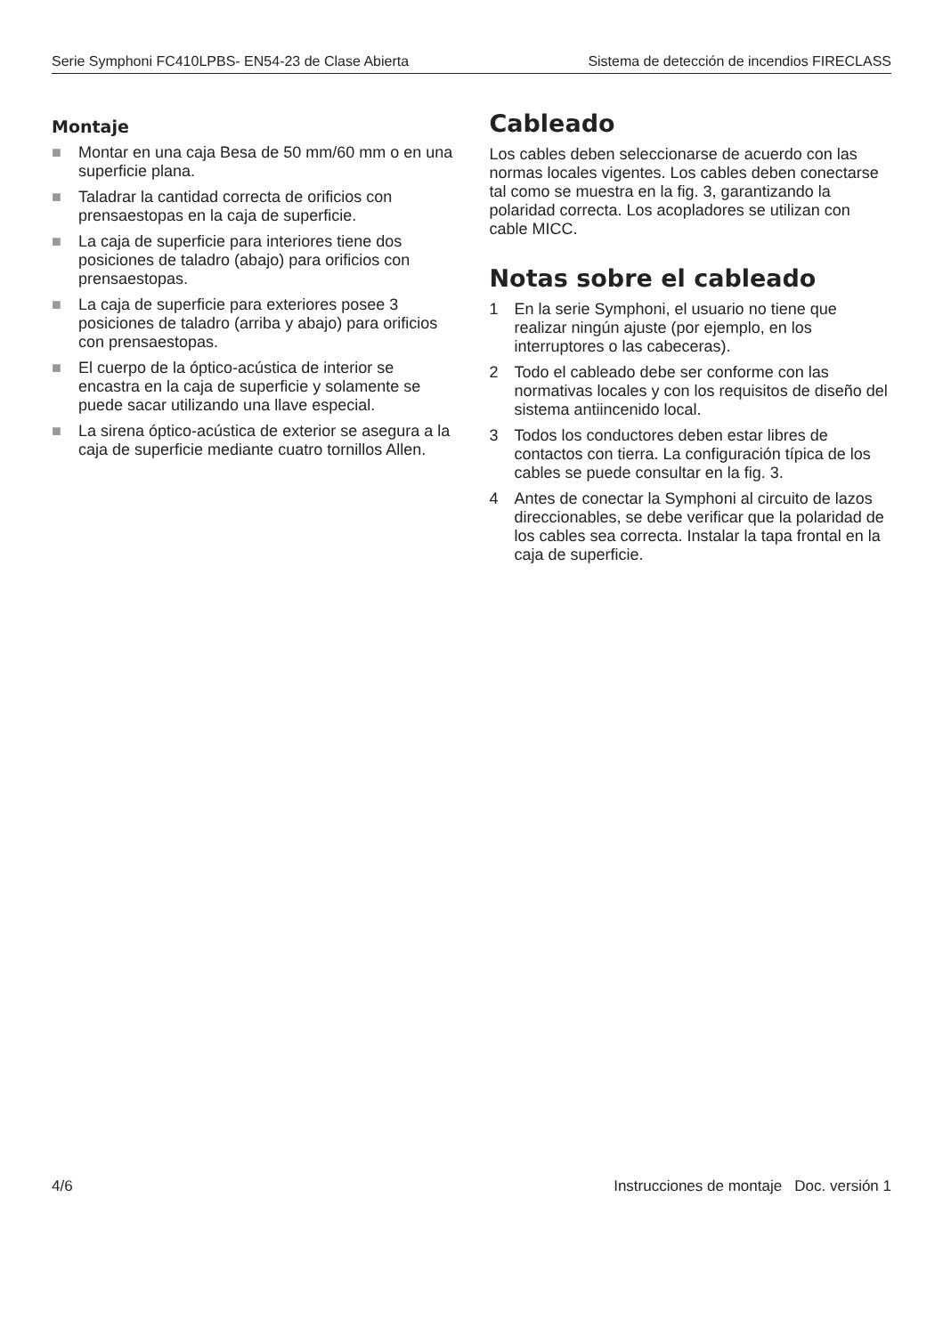Serie Symphoni FC410LPBS- EN54-23 de Clase Abierta Sistema de detección de incendios FIRECLASS
Montaje
■ Montar en una caja Besa de 50 mm/60 mm o en una superficie plana.
■ Taladrar la cantidad correcta de orificios con prensaestopas en la caja de superficie.
■ La caja de superficie para interiores tiene dos posiciones de taladro (abajo) para orificios con prensaestopas.
■ La caja de superficie para exteriores posee 3 posiciones de taladro (arriba y abajo) para orificios con prensaestopas.
■ El cuerpo de la óptico-acústica de interior se encastra en la caja de superficie y solamente se puede sacar utilizando una llave especial.
■ La sirena óptico-acústica de exterior se asegura a la caja de superficie mediante cuatro tornillos Allen.
Cableado
Los cables deben seleccionarse de acuerdo con las normas locales vigentes. Los cables deben conectarse tal como se muestra en la fig. 3, garantizando la polaridad correcta. Los acopladores se utilizan con cable MICC.
Notas sobre el cableado
1 En la serie Symphoni, el usuario no tiene que realizar ningún ajuste (por ejemplo, en los interruptores o las cabeceras).
2 Todo el cableado debe ser conforme con las normativas locales y con los requisitos de diseño del sistema antiincenido local.
3 Todos los conductores deben estar libres de contactos con tierra. La configuración típica de los cables se puede consultar en la fig. 3.
4 Antes de conectar la Symphoni al circuito de lazos direccionables, se debe verificar que la polaridad de los cables sea correcta. Instalar la tapa frontal en la caja de superficie.
4/6 Instrucciones de montaje Doc. versión 1